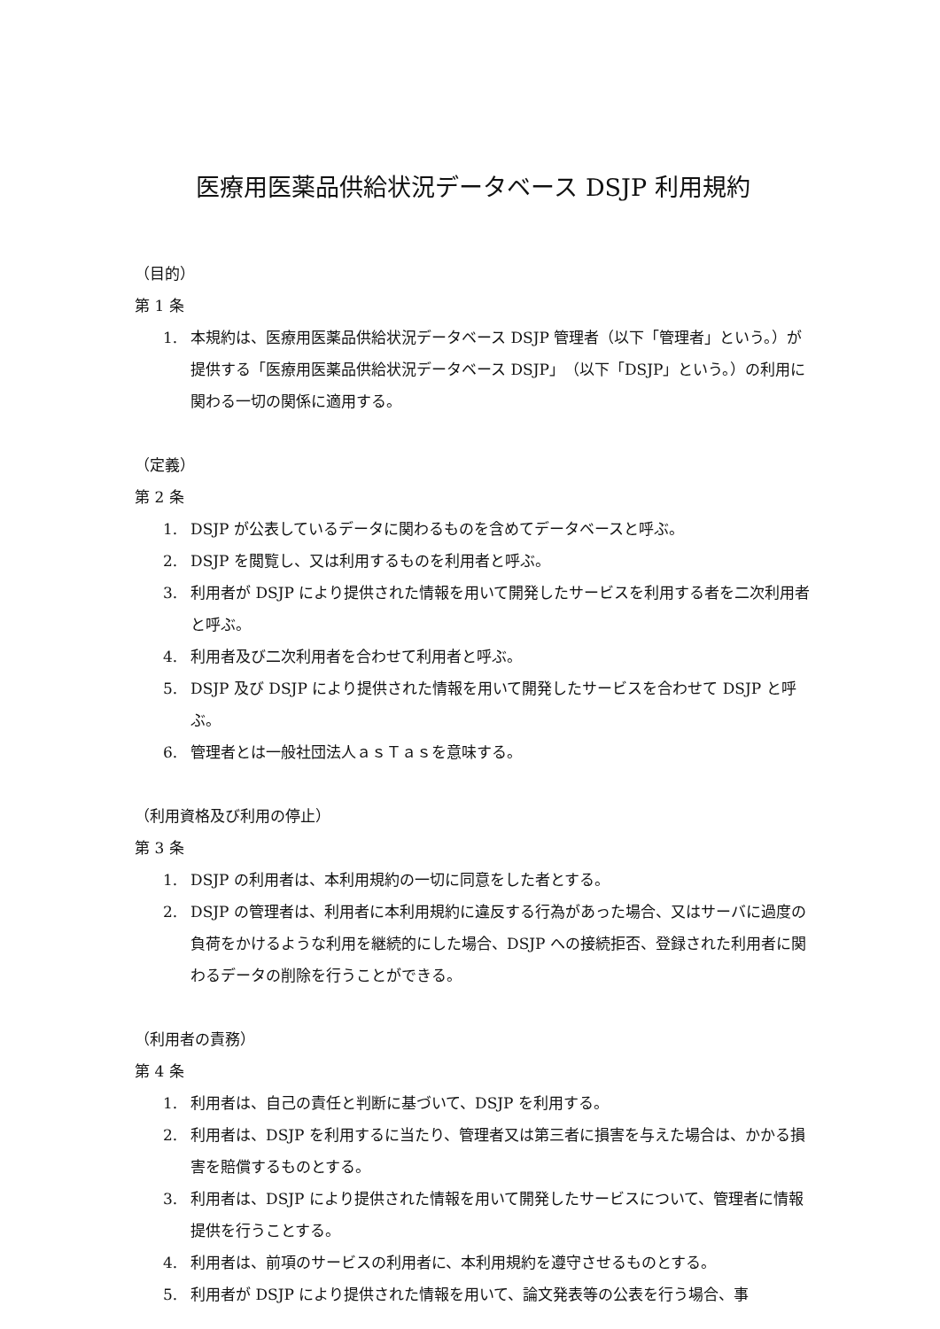医療用医薬品供給状況データベース DSJP 利用規約
（目的）
第 1 条
1. 本規約は、医療用医薬品供給状況データベース DSJP 管理者（以下「管理者」という。）が提供する「医療用医薬品供給状況データベース DSJP」（以下「DSJP」という。）の利用に関わる一切の関係に適用する。
（定義）
第 2 条
1. DSJP が公表しているデータに関わるものを含めてデータベースと呼ぶ。
2. DSJP を閲覧し、又は利用するものを利用者と呼ぶ。
3. 利用者が DSJP により提供された情報を用いて開発したサービスを利用する者を二次利用者と呼ぶ。
4. 利用者及び二次利用者を合わせて利用者と呼ぶ。
5. DSJP 及び DSJP により提供された情報を用いて開発したサービスを合わせて DSJP と呼ぶ。
6. 管理者とは一般社団法人ａｓＴａｓを意味する。
（利用資格及び利用の停止）
第 3 条
1. DSJP の利用者は、本利用規約の一切に同意をした者とする。
2. DSJP の管理者は、利用者に本利用規約に違反する行為があった場合、又はサーバに過度の負荷をかけるような利用を継続的にした場合、DSJP への接続拒否、登録された利用者に関わるデータの削除を行うことができる。
（利用者の責務）
第 4 条
1. 利用者は、自己の責任と判断に基づいて、DSJP を利用する。
2. 利用者は、DSJP を利用するに当たり、管理者又は第三者に損害を与えた場合は、かかる損害を賠償するものとする。
3. 利用者は、DSJP により提供された情報を用いて開発したサービスについて、管理者に情報提供を行うことする。
4. 利用者は、前項のサービスの利用者に、本利用規約を遵守させるものとする。
5. 利用者が DSJP により提供された情報を用いて、論文発表等の公表を行う場合、事